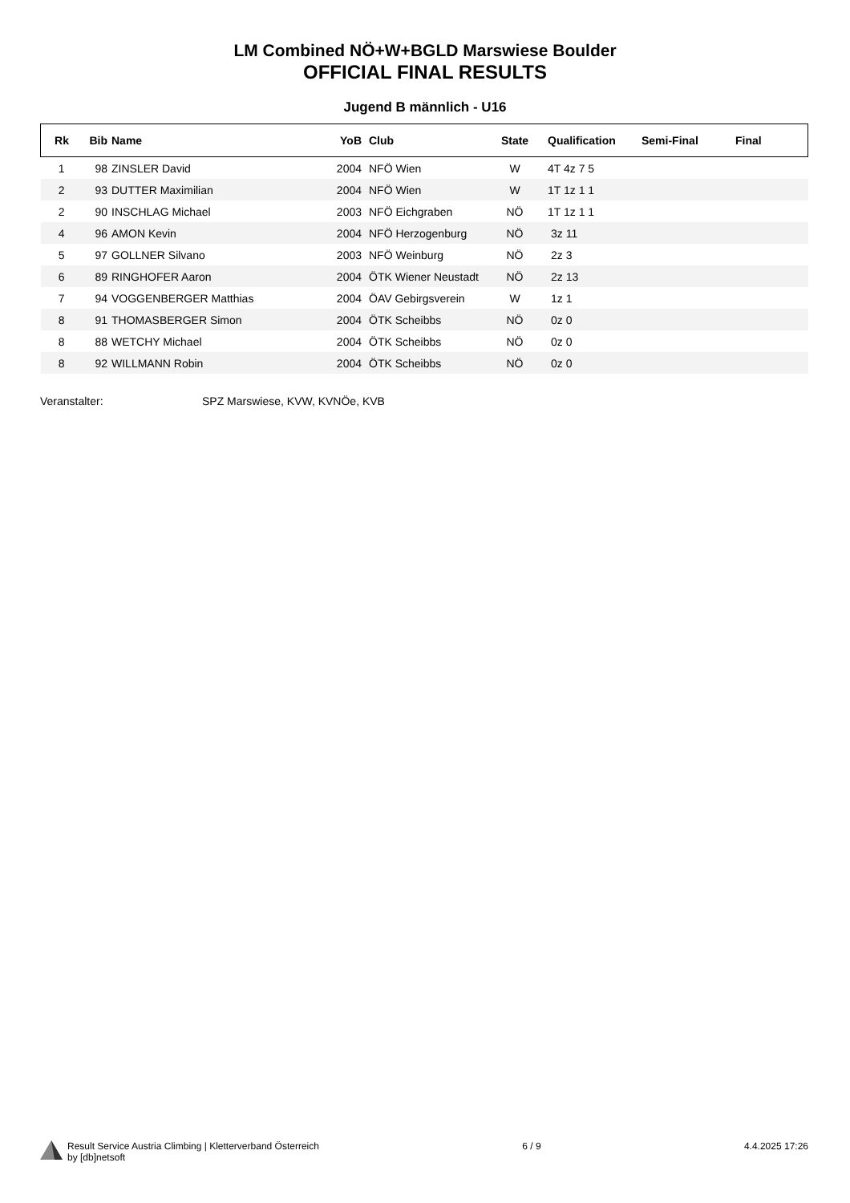LM Combined NÖ+W+BGLD Marswiese Boulder
OFFICIAL FINAL RESULTS
Jugend B männlich - U16
| Rk | Bib | Name | YoB | Club | State | Qualification | Semi-Final | Final |
| --- | --- | --- | --- | --- | --- | --- | --- | --- |
| 1 | 98 | ZINSLER David | 2004 | NFÖ Wien | W | 4T 4z 7 5 | | |
| 2 | 93 | DUTTER Maximilian | 2004 | NFÖ Wien | W | 1T 1z 1 1 | | |
| 2 | 90 | INSCHLAG Michael | 2003 | NFÖ Eichgraben | NÖ | 1T 1z 1 1 | | |
| 4 | 96 | AMON Kevin | 2004 | NFÖ Herzogenburg | NÖ | 3z 11 | | |
| 5 | 97 | GOLLNER Silvano | 2003 | NFÖ Weinburg | NÖ | 2z 3 | | |
| 6 | 89 | RINGHOFER Aaron | 2004 | ÖTK Wiener Neustadt | NÖ | 2z 13 | | |
| 7 | 94 | VOGGENBERGER Matthias | 2004 | ÖAV Gebirgsverein | W | 1z 1 | | |
| 8 | 91 | THOMASBERGER Simon | 2004 | ÖTK Scheibbs | NÖ | 0z 0 | | |
| 8 | 88 | WETCHY Michael | 2004 | ÖTK Scheibbs | NÖ | 0z 0 | | |
| 8 | 92 | WILLMANN Robin | 2004 | ÖTK Scheibbs | NÖ | 0z 0 | | |
Veranstalter: SPZ Marswiese, KVW, KVNÖe, KVB
Result Service Austria Climbing | Kletterverband Österreich
by [db]netsoft
6 / 9 4.4.2025 17:26